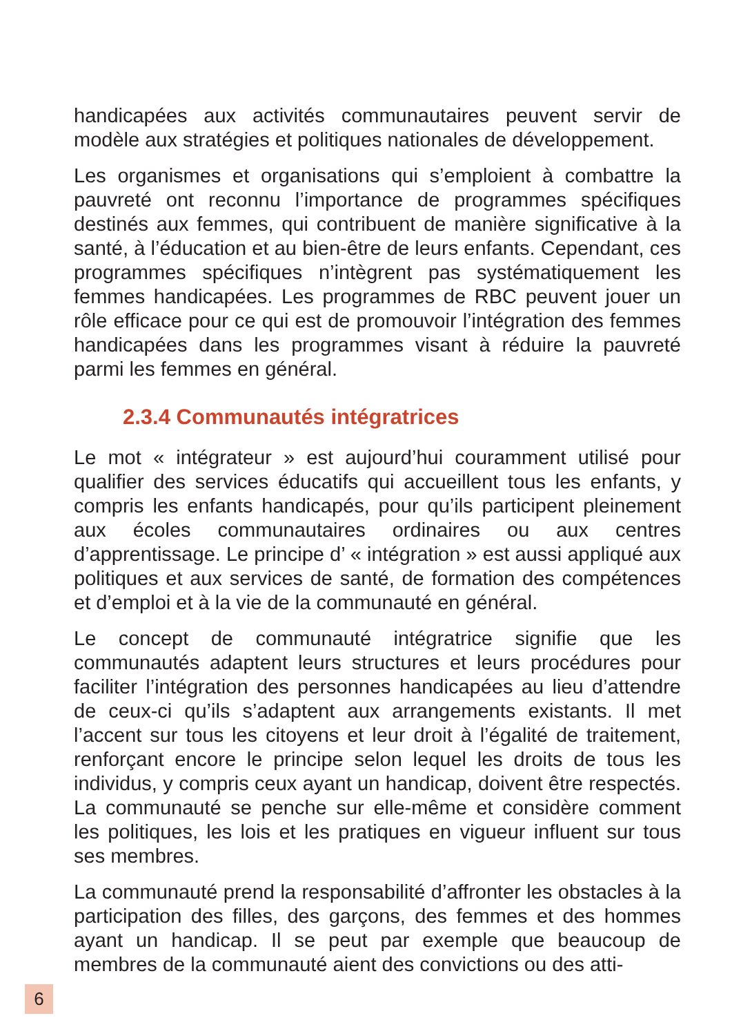handicapées aux activités communautaires peuvent servir de modèle aux stratégies et politiques nationales de développement.
Les organismes et organisations qui s’emploient à combattre la pauvreté ont reconnu l’importance de programmes spécifiques destinés aux femmes, qui contribuent de manière significative à la santé, à l’éducation et au bien-être de leurs enfants. Cependant, ces programmes spécifiques n’intègrent pas systématiquement les femmes handicapées. Les programmes de RBC peuvent jouer un rôle efficace pour ce qui est de promouvoir l’intégration des femmes handicapées dans les programmes visant à réduire la pauvreté parmi les femmes en général.
2.3.4 Communautés intégratrices
Le mot « intégrateur » est aujourd’hui couramment utilisé pour qualifier des services éducatifs qui accueillent tous les enfants, y compris les enfants handicapés, pour qu’ils participent pleinement aux écoles communautaires ordinaires ou aux centres d’apprentissage. Le principe d’ « intégration » est aussi appliqué aux politiques et aux services de santé, de formation des compétences et d’emploi et à la vie de la communauté en général.
Le concept de communauté intégratrice signifie que les communautés adaptent leurs structures et leurs procédures pour faciliter l’intégration des personnes handicapées au lieu d’attendre de ceux-ci qu’ils s’adaptent aux arrangements existants. Il met l’accent sur tous les citoyens et leur droit à l’égalité de traitement, renforçant encore le principe selon lequel les droits de tous les individus, y compris ceux ayant un handicap, doivent être respectés. La communauté se penche sur elle-même et considère comment les politiques, les lois et les pratiques en vigueur influent sur tous ses membres.
La communauté prend la responsabilité d’affronter les obstacles à la participation des filles, des garçons, des femmes et des hommes ayant un handicap. Il se peut par exemple que beaucoup de membres de la communauté aient des convictions ou des atti-
6